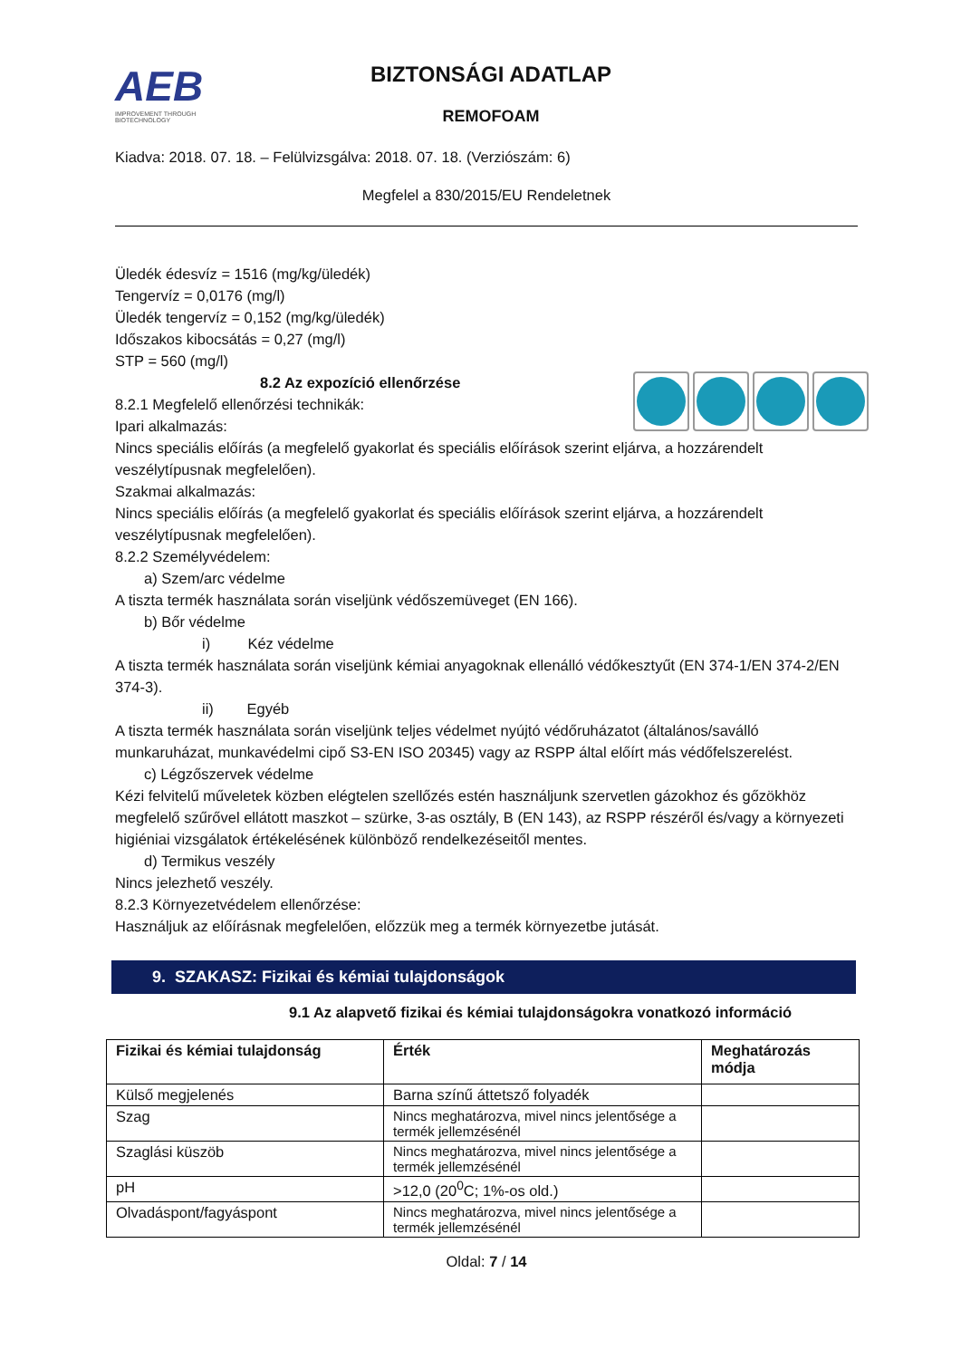AEB
IMPROVEMENT THROUGH BIOTECHNOLOGY
BIZTONSÁGI ADATLAP
REMOFOAM
Kiadva: 2018. 07. 18. – Felülvizsgálva: 2018. 07. 18. (Verziószám: 6)
Megfelel a 830/2015/EU Rendeletnek
Üledék édesvíz = 1516 (mg/kg/üledék)
Tengervíz = 0,0176 (mg/l)
Üledék tengervíz = 0,152 (mg/kg/üledék)
Időszakos kibocsátás = 0,27 (mg/l)
STP = 560 (mg/l)
8.2 Az expozíció ellenőrzése
8.2.1 Megfelelő ellenőrzési technikák:
Ipari alkalmazás:
Nincs speciális előírás (a megfelelő gyakorlat és speciális előírások szerint eljárva, a hozzárendelt veszélytípusnak megfelelően).
Szakmai alkalmazás:
Nincs speciális előírás (a megfelelő gyakorlat és speciális előírások szerint eljárva, a hozzárendelt veszélytípusnak megfelelően).
8.2.2 Személyvédelem:
a) Szem/arc védelme
A tiszta termék használata során viseljünk védőszemüveget (EN 166).
b) Bőr védelme
i) Kéz védelme
A tiszta termék használata során viseljünk kémiai anyagoknak ellenálló védőkesztyűt (EN 374-1/EN 374-2/EN 374-3).
ii) Egyéb
A tiszta termék használata során viseljünk teljes védelmet nyújtó védőruházatot (általános/saválló munkaruházat, munkavédelmi cipő S3-EN ISO 20345) vagy az RSPP által előírt más védőfelszerelést.
c) Légzőszervek védelme
Kézi felvitelű műveletek közben elégtelen szellőzés estén használjunk szervetlen gázokhoz és gőzökhöz megfelelő szűrővel ellátott maszkot – szürke, 3-as osztály, B (EN 143), az RSPP részéről és/vagy a környezeti higiéniai vizsgálatok értékelésének különböző rendelkezéseitől mentes.
d) Termikus veszély
Nincs jelezhető veszély.
8.2.3 Környezetvédelem ellenőrzése:
Használjuk az előírásnak megfelelően, előzzük meg a termék környezetbe jutását.
9. SZAKASZ: Fizikai és kémiai tulajdonságok
9.1 Az alapvető fizikai és kémiai tulajdonságokra vonatkozó információ
| Fizikai és kémiai tulajdonság | Érték | Meghatározás módja |
| --- | --- | --- |
| Külső megjelenés | Barna színű áttetsző folyadék | |
| Szag | Nincs meghatározva, mivel nincs jelentősége a termék jellemzésénél | |
| Szaglási küszöb | Nincs meghatározva, mivel nincs jelentősége a termék jellemzésénél | |
| pH | >12,0 (20<sup>0</sup>C; 1%-os old.) | |
| Olvadáspont/fagyáspont | Nincs meghatározva, mivel nincs jelentősége a termék jellemzésénél | |
Oldal: 7 / 14